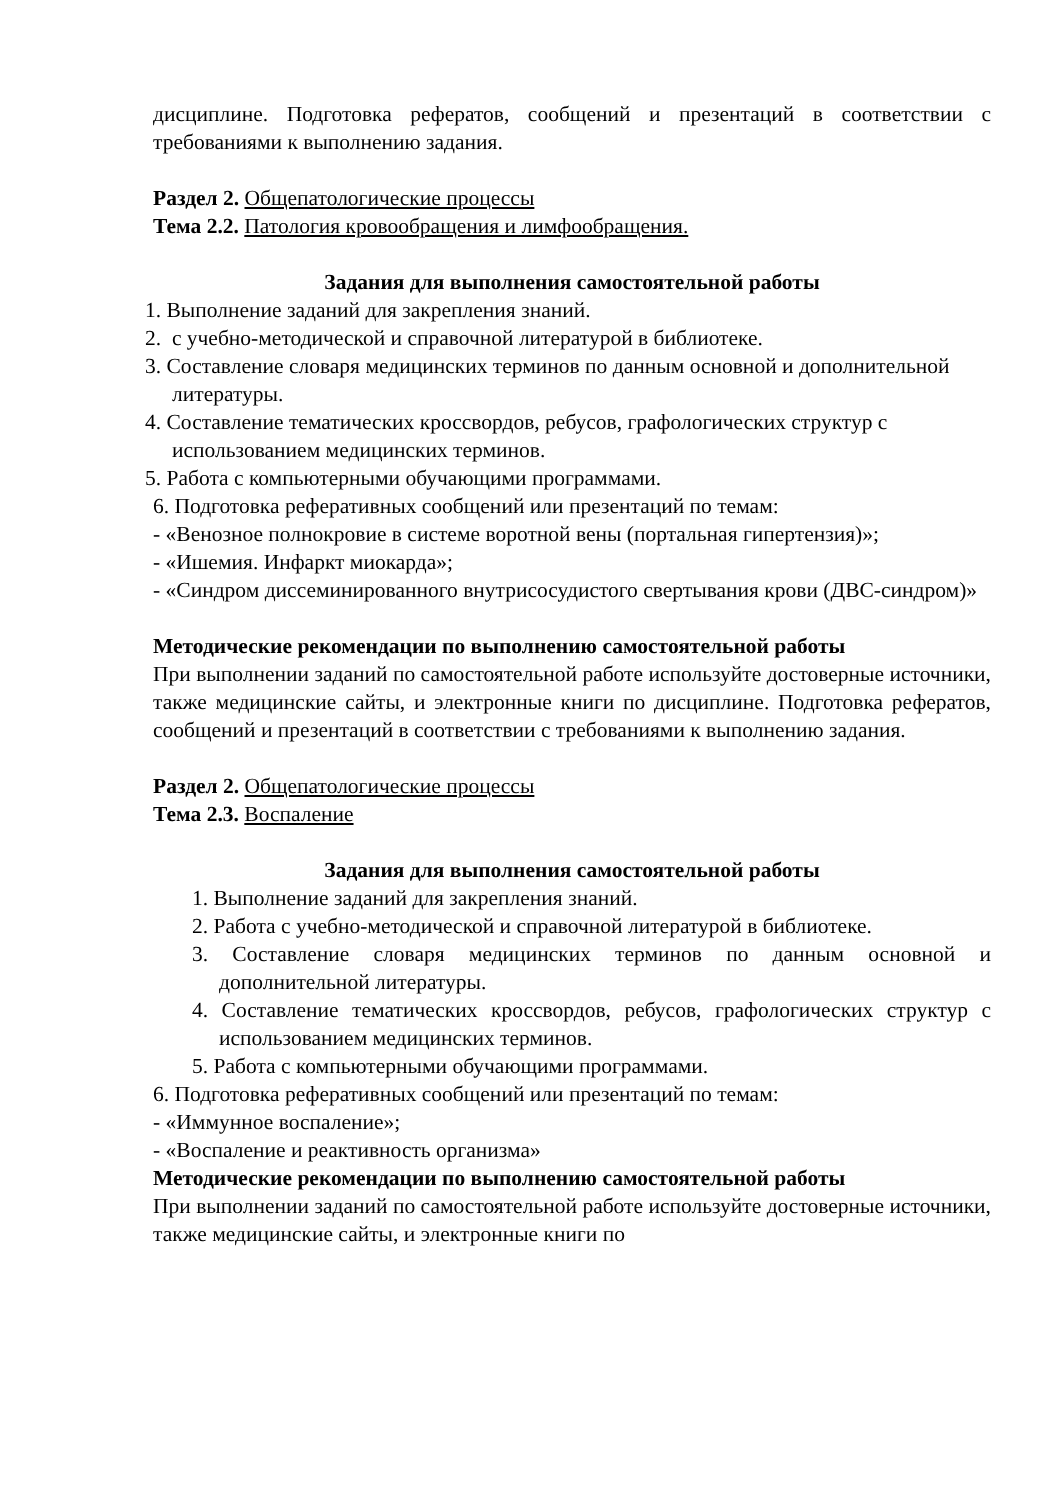дисциплине. Подготовка рефератов, сообщений и презентаций в соответствии с требованиями к выполнению задания.
Раздел 2. Общепатологические процессы
Тема 2.2. Патология кровообращения и лимфообращения.
Задания для выполнения самостоятельной работы
1. Выполнение заданий для закрепления знаний.
2. с учебно-методической и справочной литературой в библиотеке.
3. Составление словаря медицинских терминов по данным основной и дополнительной литературы.
4. Составление тематических кроссвордов, ребусов, графологических структур с использованием медицинских терминов.
5. Работа с компьютерными обучающими программами.
6. Подготовка реферативных сообщений или презентаций по темам:
- «Венозное полнокровие в системе воротной вены (портальная гипертензия)»;
- «Ишемия. Инфаркт миокарда»;
- «Синдром диссеминированного внутрисосудистого свертывания крови (ДВС-синдром)»
Методические рекомендации по выполнению самостоятельной работы
При выполнении заданий по самостоятельной работе используйте достоверные источники, также медицинские сайты, и электронные книги по дисциплине. Подготовка рефератов, сообщений и презентаций в соответствии с требованиями к выполнению задания.
Раздел 2. Общепатологические процессы
Тема 2.3. Воспаление
Задания для выполнения самостоятельной работы
1. Выполнение заданий для закрепления знаний.
2. Работа с учебно-методической и справочной литературой в библиотеке.
3. Составление словаря медицинских терминов по данным основной и дополнительной литературы.
4. Составление тематических кроссвордов, ребусов, графологических структур с использованием медицинских терминов.
5. Работа с компьютерными обучающими программами.
6. Подготовка реферативных сообщений или презентаций по темам:
- «Иммунное воспаление»;
- «Воспаление и реактивность организма»
Методические рекомендации по выполнению самостоятельной работы
При выполнении заданий по самостоятельной работе используйте достоверные источники, также медицинские сайты, и электронные книги по